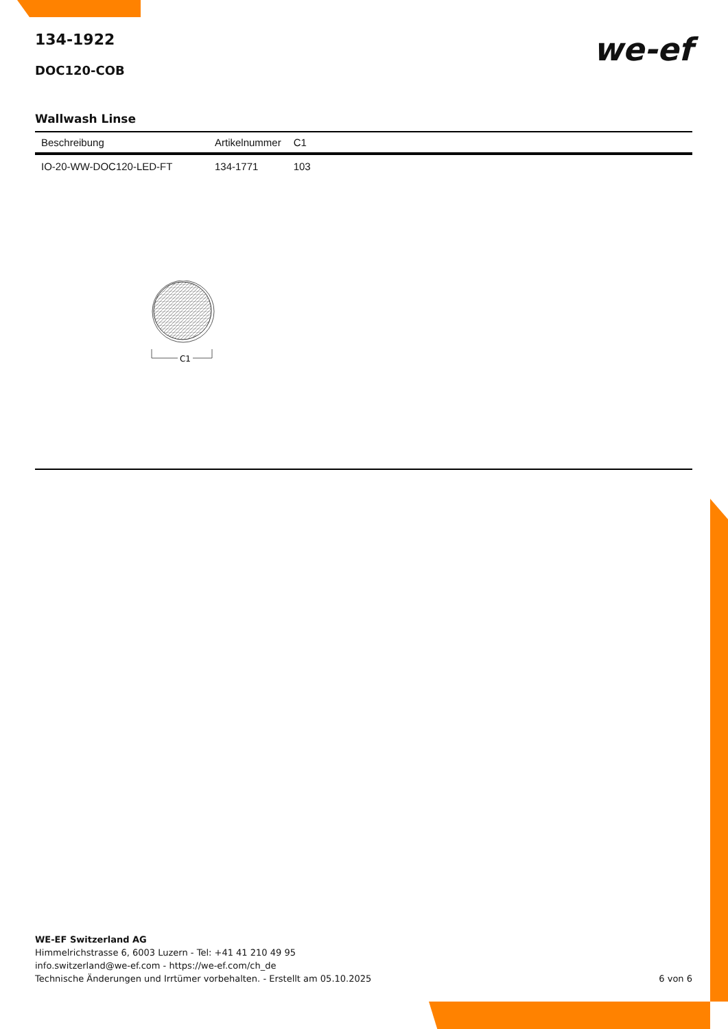we-ef
134-1922
DOC120-COB
Wallwash Linse
| Beschreibung | Artikelnummer | C1 |
| --- | --- | --- |
| IO-20-WW-DOC120-LED-FT | 134-1771 | 103 |
C1
WE-EF Switzerland AG
Himmelrichstrasse 6, 6003 Luzern - Tel: +41 41 210 49 95
info.switzerland@we-ef.com - https://we-ef.com/ch_de
Technische Änderungen und Irrtümer vorbehalten. - Erstellt am 05.10.2025 6 von 6